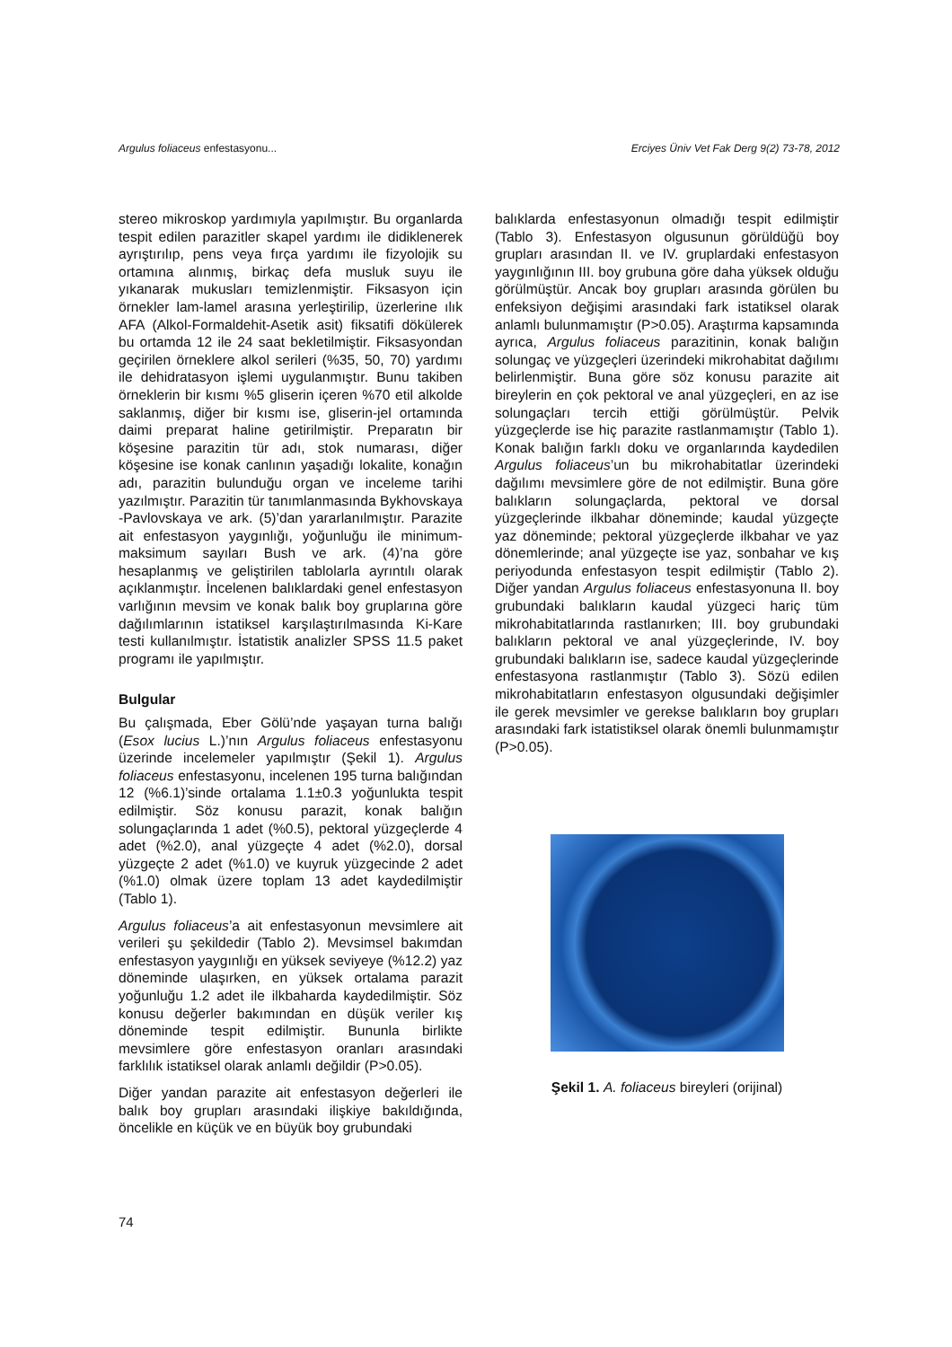Argulus foliaceus enfestasyonu... Erciyes Üniv Vet Fak Derg 9(2) 73-78, 2012
stereo mikroskop yardımıyla yapılmıştır. Bu organlarda tespit edilen parazitler skapel yardımı ile didiklenerek ayrıştırılıp, pens veya fırça yardımı ile fizyolojik su ortamına alınmış, birkaç defa musluk suyu ile yıkanarak mukusları temizlenmiştir. Fiksasyon için örnekler lam-lamel arasına yerleştirilip, üzerlerine ılık AFA (Alkol-Formaldehit-Asetik asit) fiksatifi dökülerek bu ortamda 12 ile 24 saat bekletilmiştir. Fiksasyondan geçirilen örneklere alkol serileri (%35, 50, 70) yardımı ile dehidratasyon işlemi uygulanmıştır. Bunu takiben örneklerin bir kısmı %5 gliserin içeren %70 etil alkolde saklanmış, diğer bir kısmı ise, gliserin-jel ortamında daimi preparat haline getirilmiştir. Preparatın bir köşesine parazitin tür adı, stok numarası, diğer köşesine ise konak canlının yaşadığı lokalite, konağın adı, parazitin bulunduğu organ ve inceleme tarihi yazılmıştır. Parazitin tür tanımlanmasında Bykhovskaya -Pavlovskaya ve ark. (5)’dan yararlanılmıştır. Parazite ait enfestasyon yaygınlığı, yoğunluğu ile minimum-maksimum sayıları Bush ve ark. (4)’na göre hesaplanmış ve geliştirilen tablolarla ayrıntılı olarak açıklanmıştır. İncelenen balıklardaki genel enfestasyon varlığının mevsim ve konak balık boy gruplarına göre dağılımlarının istatiksel karşılaştırılmasında Ki-Kare testi kullanılmıştır. İstatistik analizler SPSS 11.5 paket programı ile yapılmıştır.
Bulgular
Bu çalışmada, Eber Gölü’nde yaşayan turna balığı (Esox lucius L.)’nın Argulus foliaceus enfestasyonu üzerinde incelemeler yapılmıştır (Şekil 1). Argulus foliaceus enfestasyonu, incelenen 195 turna balığından 12 (%6.1)’sinde ortalama 1.1±0.3 yoğunlukta tespit edilmiştir. Söz konusu parazit, konak balığın solungaçlarında 1 adet (%0.5), pektoral yüzgeçlerde 4 adet (%2.0), anal yüzgeçte 4 adet (%2.0), dorsal yüzgeçte 2 adet (%1.0) ve kuyruk yüzgecinde 2 adet (%1.0) olmak üzere toplam 13 adet kaydedilmiştir (Tablo 1).
Argulus foliaceus’a ait enfestasyonun mevsimlere ait verileri şu şekildedir (Tablo 2). Mevsimsel bakımdan enfestasyon yaygınlığı en yüksek seviyeye (%12.2) yaz döneminde ulaşırken, en yüksek ortalama parazit yoğunluğu 1.2 adet ile ilkbaharda kaydedilmiştir. Söz konusu değerler bakımından en düşük veriler kış döneminde tespit edilmiştir. Bununla birlikte mevsimlere göre enfestasyon oranları arasındaki farklılık istatiksel olarak anlamlı değildir (P>0.05).
Diğer yandan parazite ait enfestasyon değerleri ile balık boy grupları arasındaki ilişkiye bakıldığında, öncelikle en küçük ve en büyük boy grubundaki
balıklarda enfestasyonun olmadığı tespit edilmiştir (Tablo 3). Enfestasyon olgusunun görüldüğü boy grupları arasından II. ve IV. gruplardaki enfestasyon yaygınlığının III. boy grubuna göre daha yüksek olduğu görülmüştür. Ancak boy grupları arasında görülen bu enfeksiyon değişimi arasındaki fark istatiksel olarak anlamlı bulunmamıştır (P>0.05). Araştırma kapsamında ayrıca, Argulus foliaceus parazitinin, konak balığın solungaç ve yüzgeçleri üzerindeki mikrohabitat dağılımı belirlenmiştir. Buna göre söz konusu parazite ait bireylerin en çok pektoral ve anal yüzgeçleri, en az ise solungaçları tercih ettiği görülmüştür. Pelvik yüzgeçlerde ise hiç parazite rastlanmamıştır (Tablo 1). Konak balığın farklı doku ve organlarında kaydedilen Argulus foliaceus’un bu mikrohabitatlar üzerindeki dağılımı mevsimlere göre de not edilmiştir. Buna göre balıkların solungaçlarda, pektoral ve dorsal yüzgeçlerinde ilkbahar döneminde; kaudal yüzgeçte yaz döneminde; pektoral yüzgeçlerde ilkbahar ve yaz dönemlerinde; anal yüzgeçte ise yaz, sonbahar ve kış periyodunda enfestasyon tespit edilmiştir (Tablo 2). Diğer yandan Argulus foliaceus enfestasyonuna II. boy grubundaki balıkların kaudal yüzgeci hariç tüm mikrohabitatlarında rastlanırken; III. boy grubundaki balıkların pektoral ve anal yüzgeçlerinde, IV. boy grubundaki balıkların ise, sadece kaudal yüzgeçlerinde enfestasyona rastlanmıştır (Tablo 3). Sözü edilen mikrohabitatların enfestasyon olgusundaki değişimler ile gerek mevsimler ve gerekse balıkların boy grupları arasındaki fark istatistiksel olarak önemli bulunmamıştır (P>0.05).
Şekil 1. A. foliaceus bireyleri (orijinal)
74